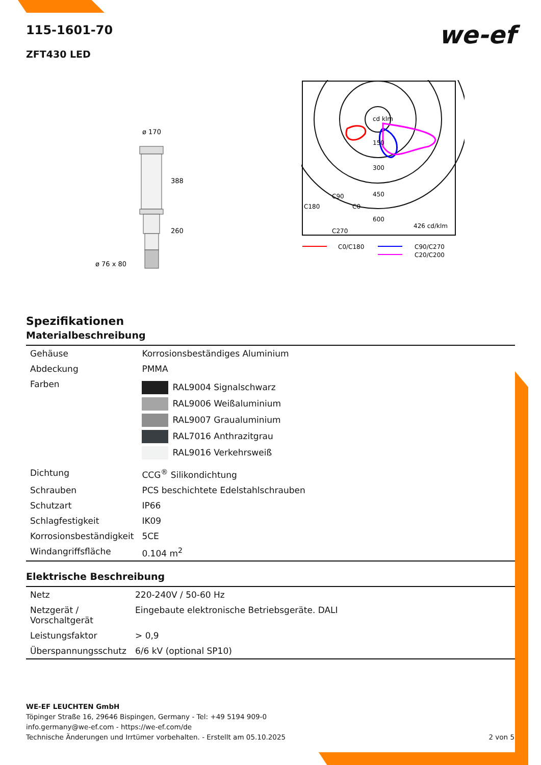we-ef
115-1601-70
ZFT430 LED
ø 170
388
260
ø 76 x 80
cd klm
150
300
450
600
C90
C180
C0
C270
426 cd/klm
C0/C180
C90/C270
C20/C200
Spezifikationen
Materialbeschreibung
| Gehäuse | Korrosionsbeständiges Aluminium |
| Abdeckung | PMMA |
| Farben | RAL9004 Signalschwarz RAL9006 Weißaluminium RAL9007 Graualuminium RAL7016 Anthrazitgrau RAL9016 Verkehrsweiß |
| Dichtung | CCG<sup>®</sup> Silikondichtung |
| Schrauben | PCS beschichtete Edelstahlschrauben |
| Schutzart | IP66 |
| Schlagfestigkeit | IK09 |
| Korrosionsbeständigkeit | 5CE |
| Windangriffsfläche | 0.104 m<sup>2</sup> |
Elektrische Beschreibung
| Netz | 220-240V / 50-60 Hz |
| Netzgerät / Vorschaltgerät | Eingebaute elektronische Betriebsgeräte. DALI |
| Leistungsfaktor | > 0,9 |
| Überspannungsschutz | 6/6 kV (optional SP10) |
WE-EF LEUCHTEN GmbH
Töpinger Straße 16, 29646 Bispingen, Germany - Tel: +49 5194 909-0
info.germany@we-ef.com - https://we-ef.com/de
Technische Änderungen und Irrtümer vorbehalten. - Erstellt am 05.10.2025 2 von 5